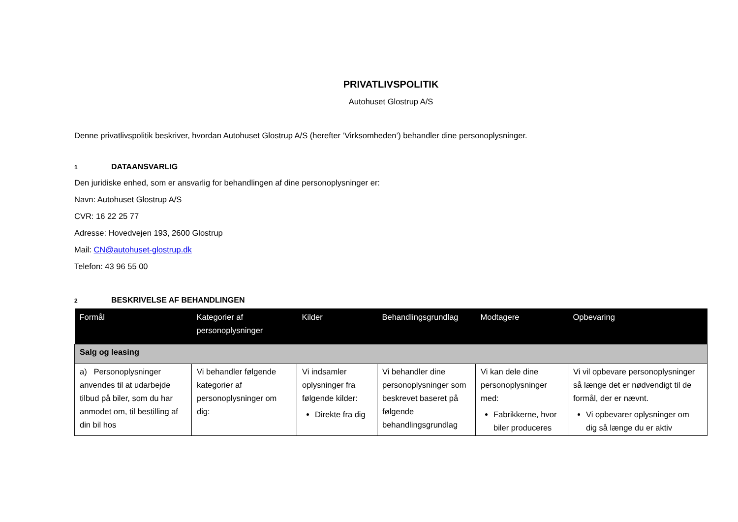PRIVATLIVSPOLITIK
Autohuset Glostrup A/S
Denne privatlivspolitik beskriver, hvordan Autohuset Glostrup A/S (herefter ’Virksomheden’) behandler dine personoplysninger.
1 DATAANSVARLIG
Den juridiske enhed, som er ansvarlig for behandlingen af dine personoplysninger er:
Navn: Autohuset Glostrup A/S
CVR: 16 22 25 77
Adresse: Hovedvejen 193, 2600 Glostrup
Mail: CN@autohuset-glostrup.dk
Telefon: 43 96 55 00
2 BESKRIVELSE AF BEHANDLINGEN
| Formål | Kategorier af personoplysninger | Kilder | Behandlingsgrundlag | Modtagere | Opbevaring |
| --- | --- | --- | --- | --- | --- |
| Salg og leasing | | | | | |
| a) Personoplysninger anvendes til at udarbejde tilbud på biler, som du har anmodet om, til bestilling af din bil hos | Vi behandler følgende kategorier af personoplysninger om dig: | Vi indsamler oplysninger fra følgende kilder: Direkte fra dig | Vi behandler dine personoplysninger som beskrevet baseret på følgende behandlingsgrundlag | Vi kan dele dine personoplysninger med: Fabrikkerne, hvor biler produceres | Vi vil opbevare personoplysninger så længe det er nødvendigt til de formål, der er nævnt. Vi opbevarer oplysninger om dig så længe du er aktiv |